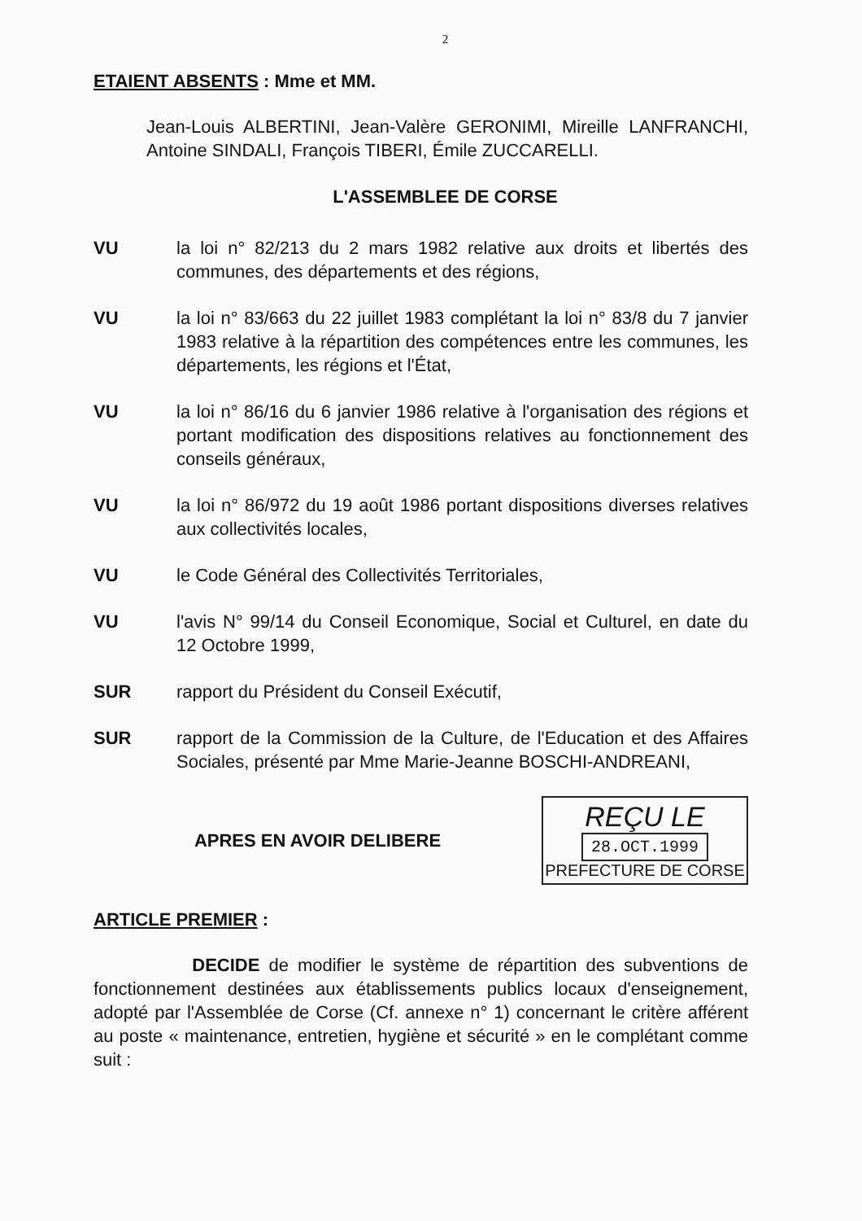2
ETAIENT ABSENTS : Mme et MM.
Jean-Louis ALBERTINI, Jean-Valère GERONIMI, Mireille LANFRANCHI, Antoine SINDALI, François TIBERI, Émile ZUCCARELLI.
L'ASSEMBLEE DE CORSE
VU la loi n° 82/213 du 2 mars 1982 relative aux droits et libertés des communes, des départements et des régions,
VU la loi n° 83/663 du 22 juillet 1983 complétant la loi n° 83/8 du 7 janvier 1983 relative à la répartition des compétences entre les communes, les départements, les régions et l'État,
VU la loi n° 86/16 du 6 janvier 1986 relative à l'organisation des régions et portant modification des dispositions relatives au fonctionnement des conseils généraux,
VU la loi n° 86/972 du 19 août 1986 portant dispositions diverses relatives aux collectivités locales,
VU le Code Général des Collectivités Territoriales,
VU l'avis N° 99/14 du Conseil Economique, Social et Culturel, en date du 12 Octobre 1999,
SUR rapport du Président du Conseil Exécutif,
SUR rapport de la Commission de la Culture, de l'Education et des Affaires Sociales, présenté par Mme Marie-Jeanne BOSCHI-ANDREANI,
APRES EN AVOIR DELIBERE
REÇU LE
28.OCT.1999
PREFECTURE DE CORSE
ARTICLE PREMIER :
DECIDE de modifier le système de répartition des subventions de fonctionnement destinées aux établissements publics locaux d'enseignement, adopté par l'Assemblée de Corse (Cf. annexe n° 1) concernant le critère afférent au poste « maintenance, entretien, hygiène et sécurité » en le complétant comme suit :